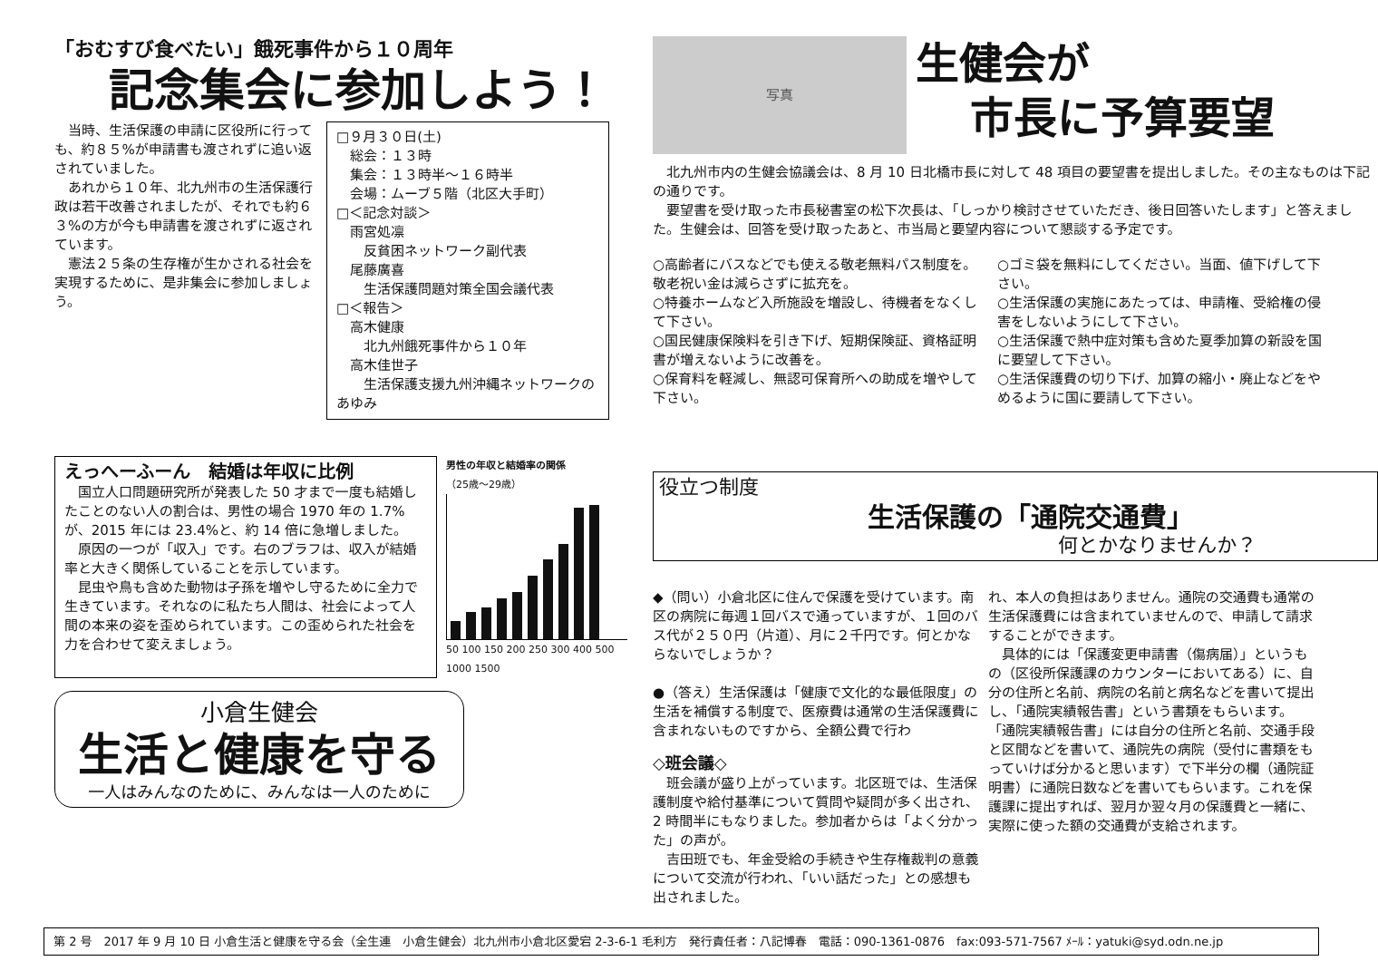「おむすび食べたい」餓死事件から１０周年
記念集会に参加しよう！
　当時、生活保護の申請に区役所に行っても、約８５%が申請書も渡されずに追い返されていました。
　あれから１０年、北九州市の生活保護行政は若干改善されましたが、それでも約６３%の方が今も申請書を渡されずに返されています。
　憲法２５条の生存権が生かされる社会を実現するために、是非集会に参加しましょう。
□９月３０日(土)
　総会：１３時
　集会：１３時半～１６時半
　会場：ムーブ５階（北区大手町）
□＜記念対談＞
　雨宮処凛
　　反貧困ネットワーク副代表
　尾藤廣喜
　　生活保護問題対策全国会議代表
□＜報告＞
　高木健康
　　北九州餓死事件から１０年
　高木佳世子
　　生活保護支援九州沖縄ネットワークのあゆみ
えっへーふーん　結婚は年収に比例
　国立人口問題研究所が発表した 50 才まで一度も結婚したことのない人の割合は、男性の場合 1970 年の 1.7%が、2015 年には 23.4%と、約 14 倍に急増しました。
　原因の一つが「収入」です。右のブラフは、収入が結婚率と大きく関係していることを示しています。
　昆虫や鳥も含めた動物は子孫を増やし守るために全力で生きています。それなのに私たち人間は、社会によって人間の本来の姿を歪められています。この歪められた社会を力を合わせて変えましょう。
男性の年収と結婚率の関係
（25歳～29歳）
50 100 150 200 250 300 400 500 1000 1500
小倉生健会
生活と健康を守る
一人はみんなのために、みんなは一人のために
写真
生健会が
市長に予算要望
　北九州市内の生健会協議会は、8 月 10 日北橋市長に対して 48 項目の要望書を提出しました。その主なものは下記の通りです。
　要望書を受け取った市長秘書室の松下次長は、「しっかり検討させていただき、後日回答いたします」と答えました。生健会は、回答を受け取ったあと、市当局と要望内容について懇談する予定です。
○高齢者にバスなどでも使える敬老無料パス制度を。敬老祝い金は減らさずに拡充を。
○特養ホームなど入所施設を増設し、待機者をなくして下さい。
○国民健康保険料を引き下げ、短期保険証、資格証明書が増えないように改善を。
○保育料を軽減し、無認可保育所への助成を増やして下さい。
○ゴミ袋を無料にしてください。当面、値下げして下さい。
○生活保護の実施にあたっては、申請権、受給権の侵害をしないようにして下さい。
○生活保護で熱中症対策も含めた夏季加算の新設を国に要望して下さい。
○生活保護費の切り下げ、加算の縮小・廃止などをやめるように国に要請して下さい。
役立つ制度
生活保護の「通院交通費」
何とかなりませんか？
◆（問い）小倉北区に住んで保護を受けています。南区の病院に毎週１回バスで通っていますが、１回のバス代が２５０円（片道）、月に２千円です。何とかならないでしょうか？
●（答え）生活保護は「健康で文化的な最低限度」の生活を補償する制度で、医療費は通常の生活保護費に含まれないものですから、全額公費で行わ
◇班会議◇
　班会議が盛り上がっています。北区班では、生活保護制度や給付基準について質問や疑問が多く出され、2 時間半にもなりました。参加者からは「よく分かった」の声が。
　吉田班でも、年金受給の手続きや生存権裁判の意義について交流が行われ、「いい話だった」との感想も出されました。
れ、本人の負担はありません。通院の交通費も通常の生活保護費には含まれていませんので、申請して請求することができます。
　具体的には「保護変更申請書（傷病届）」というもの（区役所保護課のカウンターにおいてある）に、自分の住所と名前、病院の名前と病名などを書いて提出し、「通院実績報告書」という書類をもらいます。
「通院実績報告書」には自分の住所と名前、交通手段と区間などを書いて、通院先の病院（受付に書類をもっていけば分かると思います）で下半分の欄（通院証明書）に通院日数などを書いてもらいます。これを保護課に提出すれば、翌月か翌々月の保護費と一緒に、実際に使った額の交通費が支給されます。
第 2 号　2017 年 9 月 10 日 小倉生活と健康を守る会（全生連　小倉生健会）北九州市小倉北区愛宕 2-3-6-1 毛利方　発行責任者：八記博春　電話：090-1361-0876　fax:093-571-7567 ﾒｰﾙ：yatuki@syd.odn.ne.jp